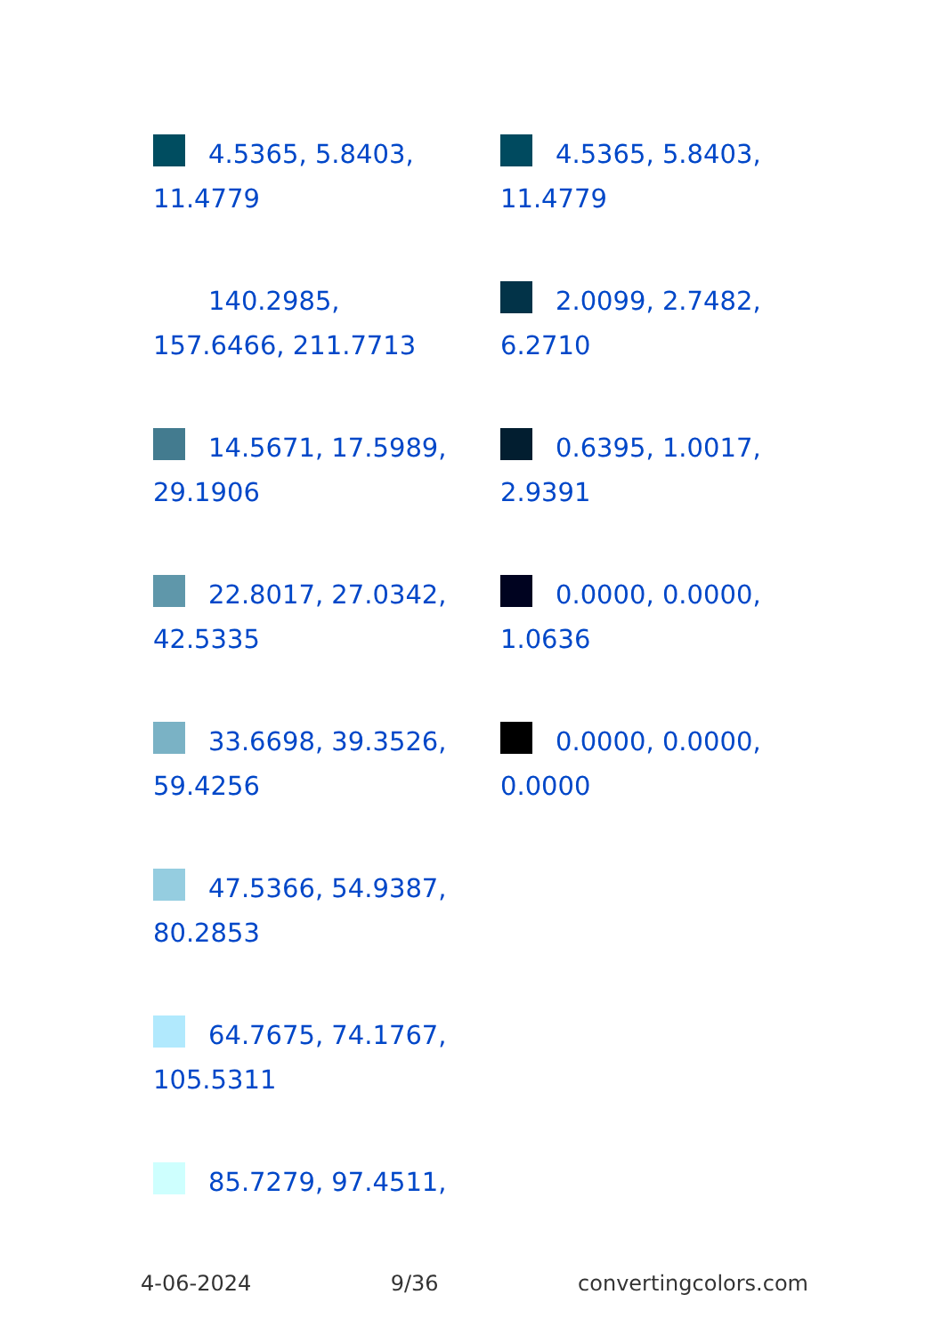4.5365, 5.8403,
11.4779
4.5365, 5.8403,
11.4779
140.2985,
157.6466, 211.7713
2.0099, 2.7482,
6.2710
14.5671, 17.5989,
29.1906
0.6395, 1.0017,
2.9391
22.8017, 27.0342,
42.5335
0.0000, 0.0000,
1.0636
33.6698, 39.3526,
59.4256
0.0000, 0.0000,
0.0000
47.5366, 54.9387,
80.2853
64.7675, 74.1767,
105.5311
85.7279, 97.4511,
4-06-2024 9/36 convertingcolors.com